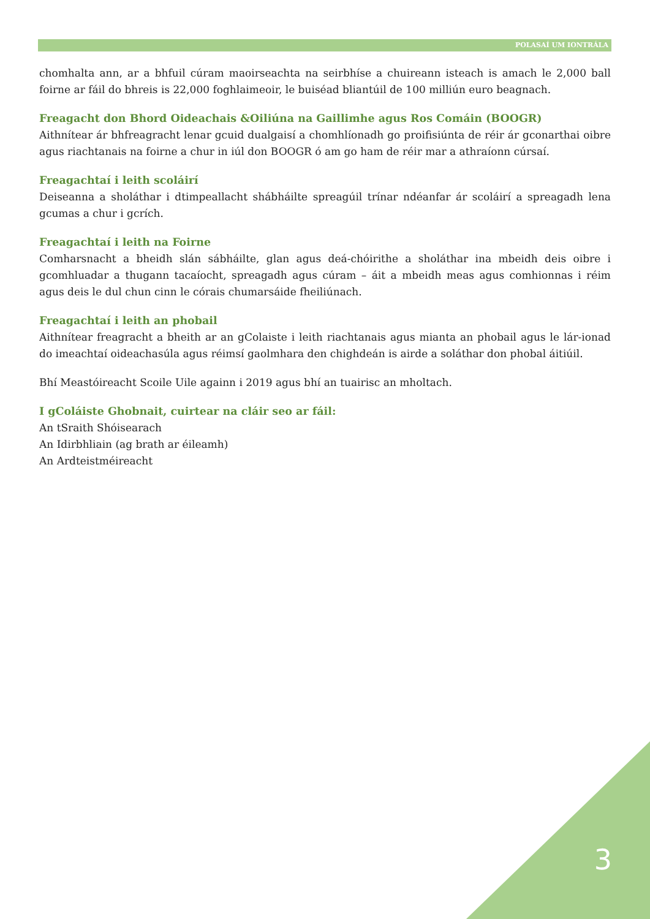POLASAÍ UM IONTRÁLA
chomhalta ann, ar a bhfuil cúram maoirseachta na seirbhíse a chuireann isteach is amach le 2,000 ball foirne ar fáil do bhreis is 22,000 foghlaimeoir, le buiséad bliantúil de 100 milliún euro beagnach.
Freagacht don Bhord Oideachais &Oiliúna na Gaillimhe agus Ros Comáin (BOOGR)
Aithnítear ár bhfreagracht lenar gcuid dualgaisí a chomhlíonadh go proifisiúnta de réir ár gconarthai oibre agus riachtanais na foirne a chur in iúl don BOOGR ó am go ham de réir mar a athraíonn cúrsaí.
Freagachtaí i leith scoláirí
Deiseanna a sholáthar i dtimpeallacht shábháilte spreagúil trínar ndéanfar ár scoláirí a spreagadh lena gcumas a chur i gcrích.
Freagachtaí i leith na Foirne
Comharsnacht a bheidh slán sábháilte, glan agus deá-chóirithe a sholáthar ina mbeidh deis oibre i gcomhluadar a thugann tacaíocht, spreagadh agus cúram – áit a mbeidh meas agus comhionnas i réim agus deis le dul chun cinn le córais chumarsáide fheiliúnach.
Freagachtaí i leith an phobail
Aithnítear freagracht a bheith ar an gColaiste i leith riachtanais agus mianta an phobail agus le lár-ionad do imeachtaí oideachasúla agus réimsí gaolmhara den chighdeán is airde a soláthar don phobal áitiúil.
Bhí Meastóireacht Scoile Uile againn i 2019 agus bhí an tuairisc an mholtach.
I gColáiste Ghobnait, cuirtear na cláir seo ar fáil:
An tSraith Shóisearach
An Idirbhliain (ag brath ar éileamh)
An Ardteistméireacht
3